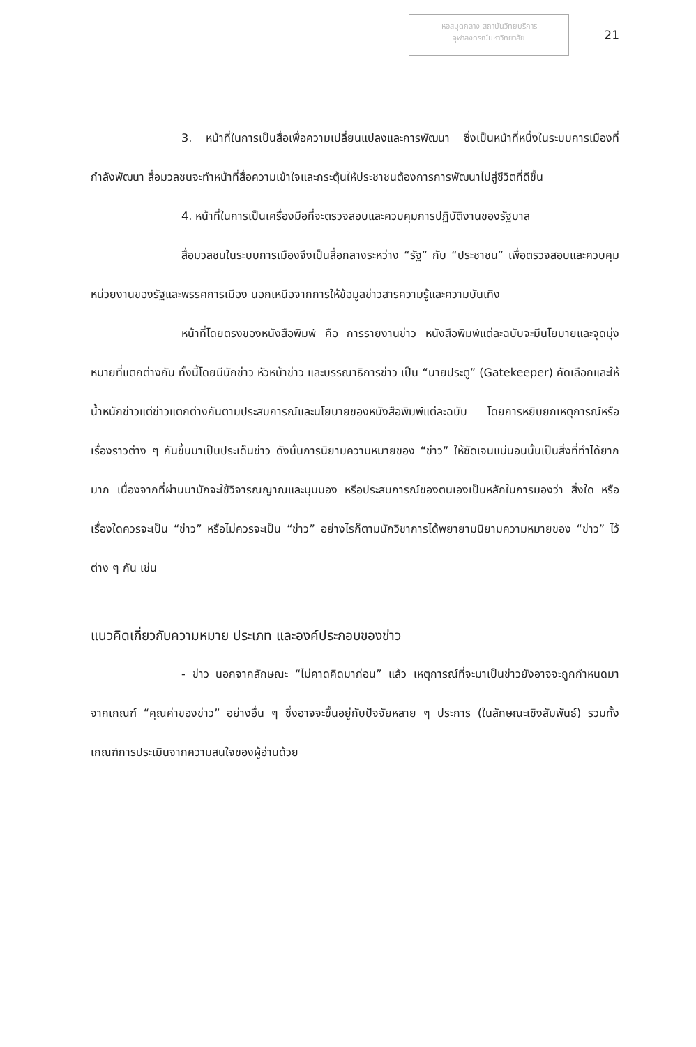หอสมุดกลาง สถาบันวิทยบริการ
จุฬาลงกรณ์มหาวิทยาลัย
21
3. หน้าที่ในการเป็นสื่อเพื่อความเปลี่ยนแปลงและการพัฒนา ซึ่งเป็นหน้าที่หนึ่งในระบบการเมืองที่กำลังพัฒนา สื่อมวลชนจะทำหน้าที่สื่อความเข้าใจและกระตุ้นให้ประชาชนต้องการการพัฒนาไปสู่ชีวิตที่ดีขึ้น
4. หน้าที่ในการเป็นเครื่องมือที่จะตรวจสอบและควบคุมการปฏิบัติงานของรัฐบาล
สื่อมวลชนในระบบการเมืองจึงเป็นสื่อกลางระหว่าง “รัฐ” กับ “ประชาชน” เพื่อตรวจสอบและควบคุมหน่วยงานของรัฐและพรรคการเมือง นอกเหนือจากการให้ข้อมูลข่าวสารความรู้และความบันเทิง
หน้าที่โดยตรงของหนังสือพิมพ์ คือ การรายงานข่าว หนังสือพิมพ์แต่ละฉบับจะมีนโยบายและจุดมุ่งหมายที่แตกต่างกัน ทั้งนี้โดยมีนักข่าว หัวหน้าข่าว และบรรณาธิการข่าว เป็น “นายประตู” (Gatekeeper) คัดเลือกและให้น้ำหนักข่าวแต่ข่าวแตกต่างกันตามประสบการณ์และนโยบายของหนังสือพิมพ์แต่ละฉบับ โดยการหยิบยกเหตุการณ์หรือเรื่องราวต่าง ๆ กันขึ้นมาเป็นประเด็นข่าว ดังนั้นการนิยามความหมายของ “ข่าว” ให้ชัดเจนแน่นอนนั้นเป็นสิ่งที่ทำได้ยากมาก เนื่องจากที่ผ่านมามักจะใช้วิจารณญาณและมุมมอง หรือประสบการณ์ของตนเองเป็นหลักในการมองว่า สิ่งใด หรือ เรื่องใดควรจะเป็น “ข่าว” หรือไม่ควรจะเป็น “ข่าว” อย่างไรก็ตามนักวิชาการได้พยายามนิยามความหมายของ “ข่าว” ไว้ต่าง ๆ กัน เช่น
แนวคิดเกี่ยวกับความหมาย ประเภท และองค์ประกอบของข่าว
- ข่าว นอกจากลักษณะ “ไม่คาดคิดมาก่อน” แล้ว เหตุการณ์ที่จะมาเป็นข่าวยังอาจจะถูกกำหนดมาจากเกณฑ์ “คุณค่าของข่าว” อย่างอื่น ๆ ซึ่งอาจจะขึ้นอยู่กับปัจจัยหลาย ๆ ประการ (ในลักษณะเชิงสัมพันธ์) รวมทั้งเกณฑ์การประเมินจากความสนใจของผู้อ่านด้วย